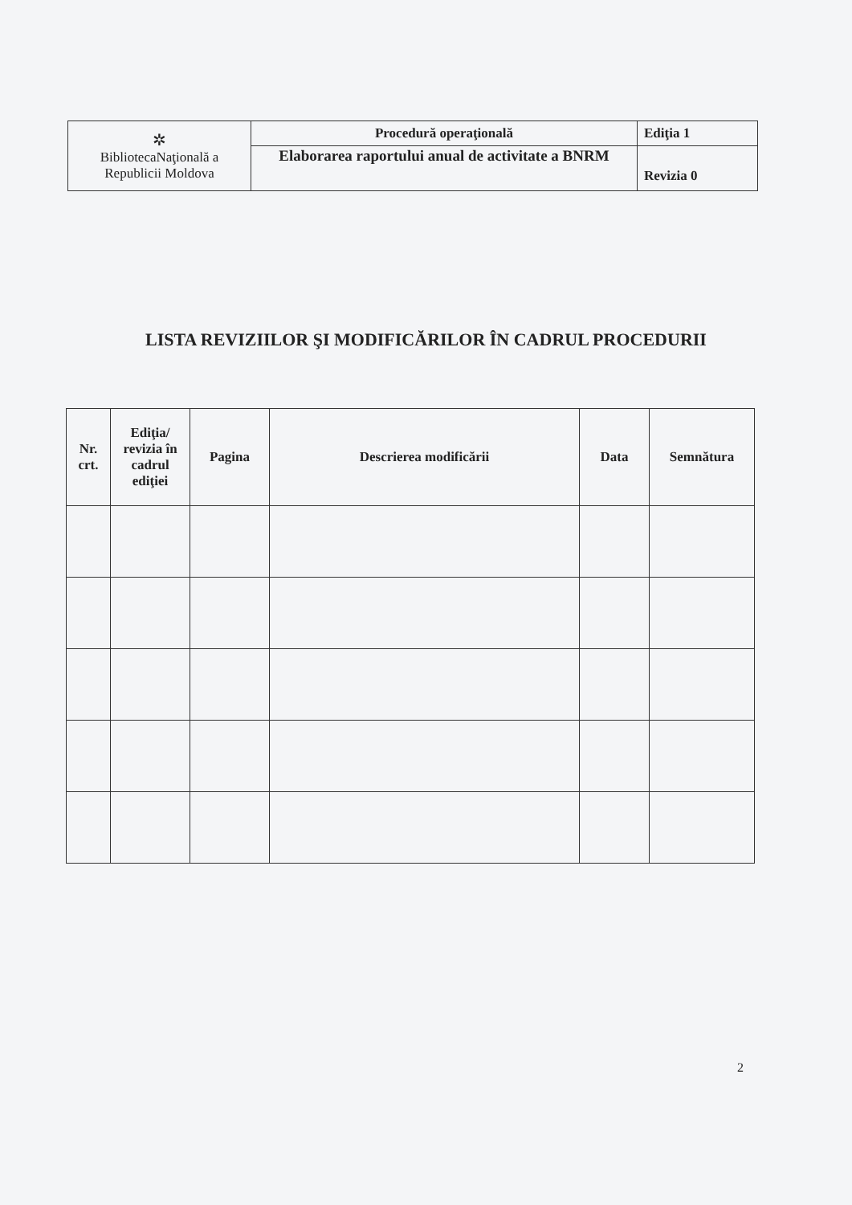| ✲ BibliotecaNaţională a Republicii Moldova | Procedură operaţională | Ediţia 1 |
| | Elaborarea raportului anual de activitate a BNRM | Revizia 0 |
LISTA REVIZIILOR ŞI MODIFICĂRILOR ÎN CADRUL PROCEDURII
| Nr. crt. | Ediţia/ revizia în cadrul ediţiei | Pagina | Descrierea modificării | Data | Semnătura |
| --- | --- | --- | --- | --- | --- |
2